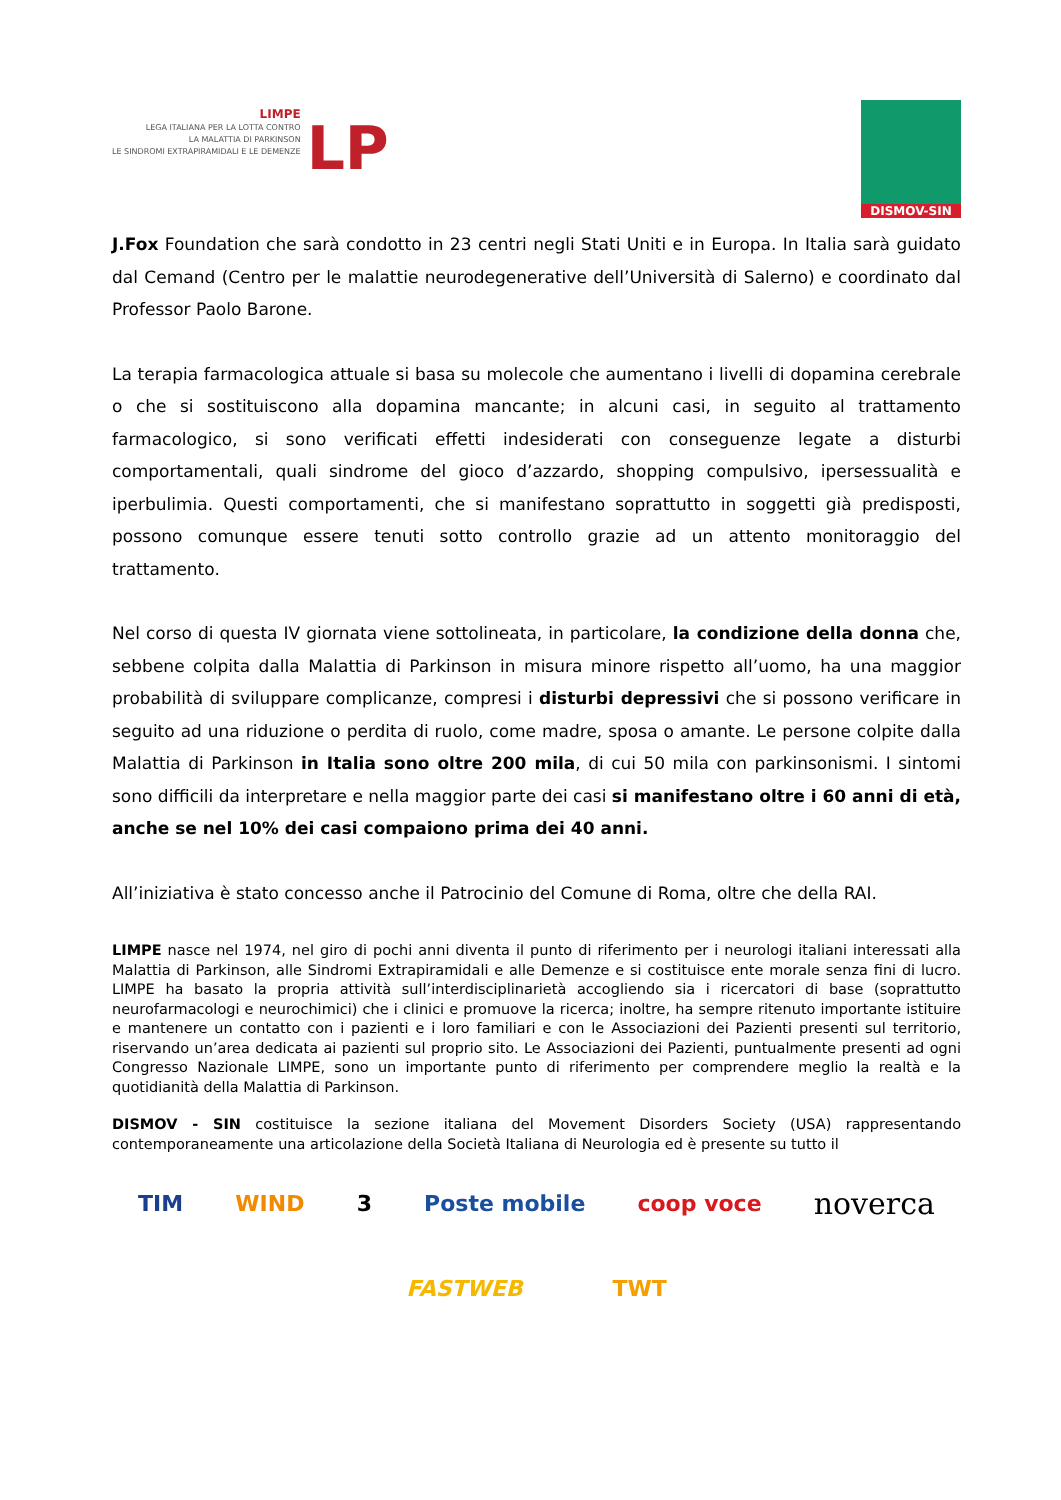LIMPE
LEGA ITALIANA PER LA LOTTA CONTRO
LA MALATTIA DI PARKINSON
LE SINDROMI EXTRAPIRAMIDALI E LE DEMENZE
LP
DISMOV-SIN
J.Fox Foundation che sarà condotto in 23 centri negli Stati Uniti e in Europa. In Italia sarà guidato dal Cemand (Centro per le malattie neurodegenerative dell’Università di Salerno) e coordinato dal Professor Paolo Barone.
La terapia farmacologica attuale si basa su molecole che aumentano i livelli di dopamina cerebrale o che si sostituiscono alla dopamina mancante; in alcuni casi, in seguito al trattamento farmacologico, si sono verificati effetti indesiderati con conseguenze legate a disturbi comportamentali, quali sindrome del gioco d’azzardo, shopping compulsivo, ipersessualità e iperbulimia. Questi comportamenti, che si manifestano soprattutto in soggetti già predisposti, possono comunque essere tenuti sotto controllo grazie ad un attento monitoraggio del trattamento.
Nel corso di questa IV giornata viene sottolineata, in particolare, la condizione della donna che, sebbene colpita dalla Malattia di Parkinson in misura minore rispetto all’uomo, ha una maggior probabilità di sviluppare complicanze, compresi i disturbi depressivi che si possono verificare in seguito ad una riduzione o perdita di ruolo, come madre, sposa o amante. Le persone colpite dalla Malattia di Parkinson in Italia sono oltre 200 mila, di cui 50 mila con parkinsonismi. I sintomi sono difficili da interpretare e nella maggior parte dei casi si manifestano oltre i 60 anni di età, anche se nel 10% dei casi compaiono prima dei 40 anni.
All’iniziativa è stato concesso anche il Patrocinio del Comune di Roma, oltre che della RAI.
LIMPE nasce nel 1974, nel giro di pochi anni diventa il punto di riferimento per i neurologi italiani interessati alla Malattia di Parkinson, alle Sindromi Extrapiramidali e alle Demenze e si costituisce ente morale senza fini di lucro. LIMPE ha basato la propria attività sull’interdisciplinarietà accogliendo sia i ricercatori di base (soprattutto neurofarmacologi e neurochimici) che i clinici e promuove la ricerca; inoltre, ha sempre ritenuto importante istituire e mantenere un contatto con i pazienti e i loro familiari e con le Associazioni dei Pazienti presenti sul territorio, riservando un’area dedicata ai pazienti sul proprio sito. Le Associazioni dei Pazienti, puntualmente presenti ad ogni Congresso Nazionale LIMPE, sono un importante punto di riferimento per comprendere meglio la realtà e la quotidianità della Malattia di Parkinson.
DISMOV - SIN costituisce la sezione italiana del Movement Disorders Society (USA) rappresentando contemporaneamente una articolazione della Società Italiana di Neurologia ed è presente su tutto il
TIM WIND 3 Poste mobile coop voce noverca
FASTWEB TWT